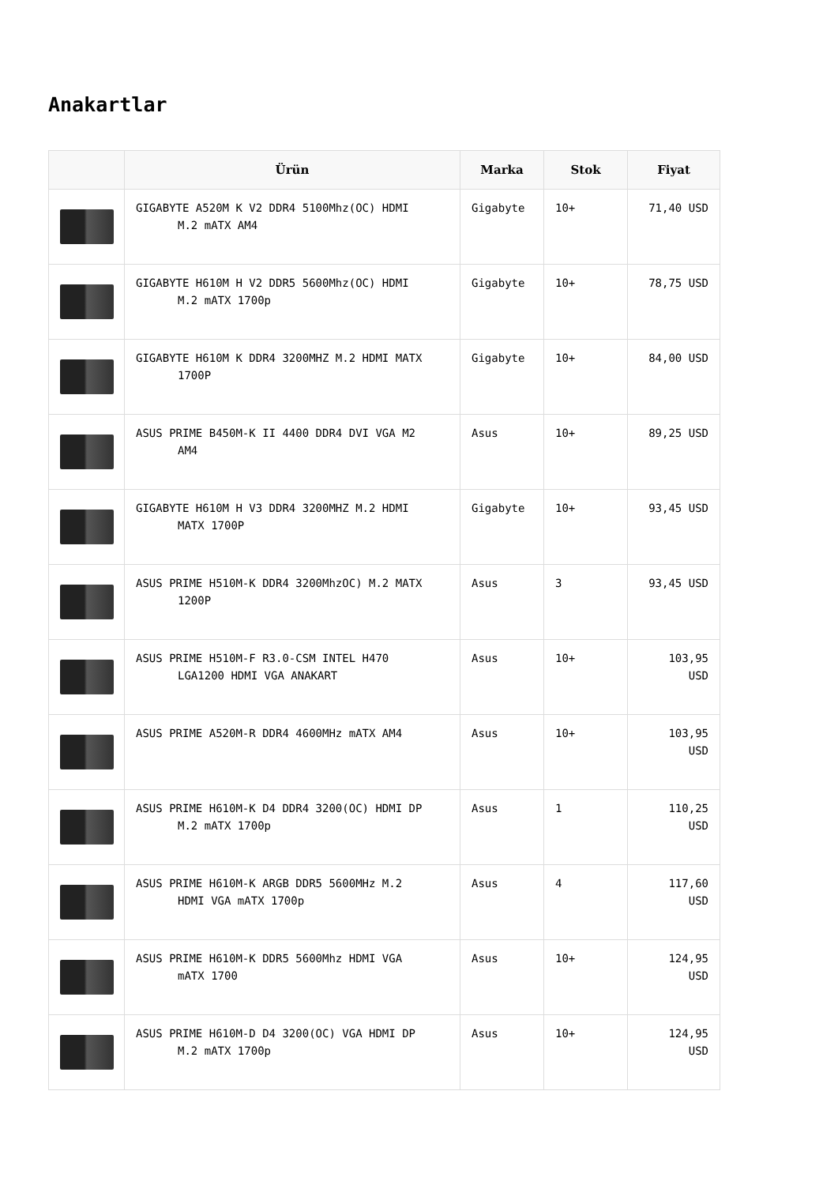Anakartlar
| | Ürün | Marka | Stok | Fiyat |
| --- | --- | --- | --- | --- |
| | GIGABYTE A520M K V2 DDR4 5100Mhz(OC) HDMI M.2 mATX AM4 | Gigabyte | 10+ | 71,40 USD |
| | GIGABYTE H610M H V2 DDR5 5600Mhz(OC) HDMI M.2 mATX 1700p | Gigabyte | 10+ | 78,75 USD |
| | GIGABYTE H610M K DDR4 3200MHZ M.2 HDMI MATX 1700P | Gigabyte | 10+ | 84,00 USD |
| | ASUS PRIME B450M-K II 4400 DDR4 DVI VGA M2 AM4 | Asus | 10+ | 89,25 USD |
| | GIGABYTE H610M H V3 DDR4 3200MHZ M.2 HDMI MATX 1700P | Gigabyte | 10+ | 93,45 USD |
| | ASUS PRIME H510M-K DDR4 3200MhzOC) M.2 MATX 1200P | Asus | 3 | 93,45 USD |
| | ASUS PRIME H510M-F R3.0-CSM INTEL H470 LGA1200 HDMI VGA ANAKART | Asus | 10+ | 103,95 USD |
| | ASUS PRIME A520M-R DDR4 4600MHz mATX AM4 | Asus | 10+ | 103,95 USD |
| | ASUS PRIME H610M-K D4 DDR4 3200(OC) HDMI DP M.2 mATX 1700p | Asus | 1 | 110,25 USD |
| | ASUS PRIME H610M-K ARGB DDR5 5600MHz M.2 HDMI VGA mATX 1700p | Asus | 4 | 117,60 USD |
| | ASUS PRIME H610M-K DDR5 5600Mhz HDMI VGA mATX 1700 | Asus | 10+ | 124,95 USD |
| | ASUS PRIME H610M-D D4 3200(OC) VGA HDMI DP M.2 mATX 1700p | Asus | 10+ | 124,95 USD |